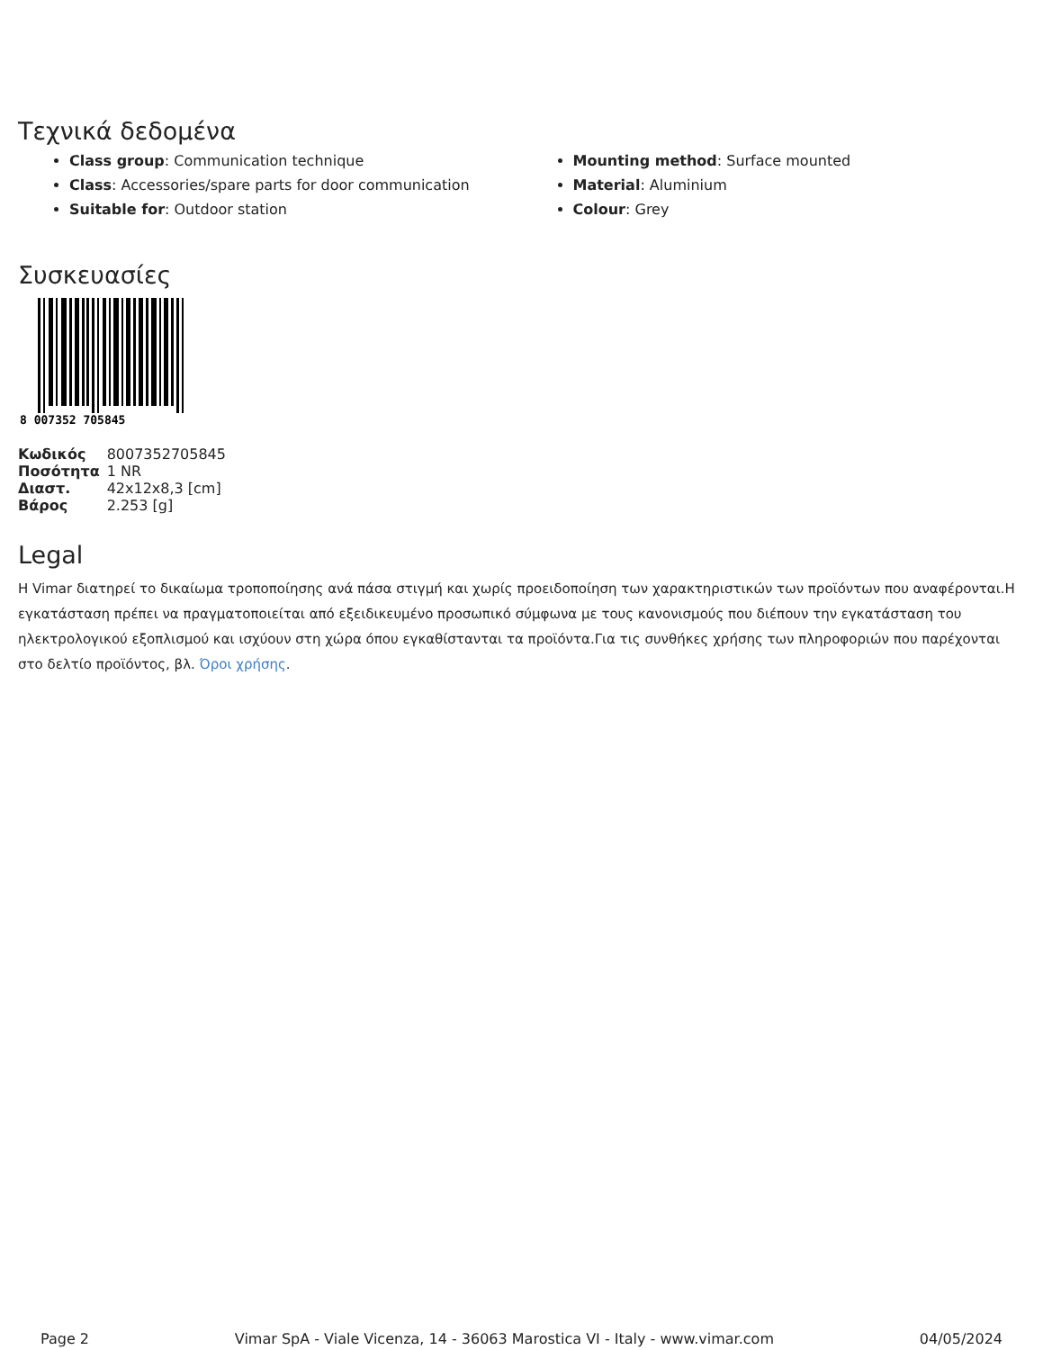Τεχνικά δεδομένα
Class group: Communication technique
Class: Accessories/spare parts for door communication
Suitable for: Outdoor station
Mounting method: Surface mounted
Material: Aluminium
Colour: Grey
Συσκευασίες
8 007352 705845
| Κωδικός | 8007352705845 |
| Ποσότητα | 1 NR |
| Διαστ. | 42x12x8,3 [cm] |
| Βάρος | 2.253 [g] |
Legal
Η Vimar διατηρεί το δικαίωμα τροποποίησης ανά πάσα στιγμή και χωρίς προειδοποίηση των χαρακτηριστικών των προϊόντων που αναφέρονται.Η εγκατάσταση πρέπει να πραγματοποιείται από εξειδικευμένο προσωπικό σύμφωνα με τους κανονισμούς που διέπουν την εγκατάσταση του ηλεκτρολογικού εξοπλισμού και ισχύουν στη χώρα όπου εγκαθίστανται τα προϊόντα.Για τις συνθήκες χρήσης των πληροφοριών που παρέχονται στο δελτίο προϊόντος, βλ. Όροι χρήσης.
Page 2 Vimar SpA - Viale Vicenza, 14 - 36063 Marostica VI - Italy - www.vimar.com 04/05/2024